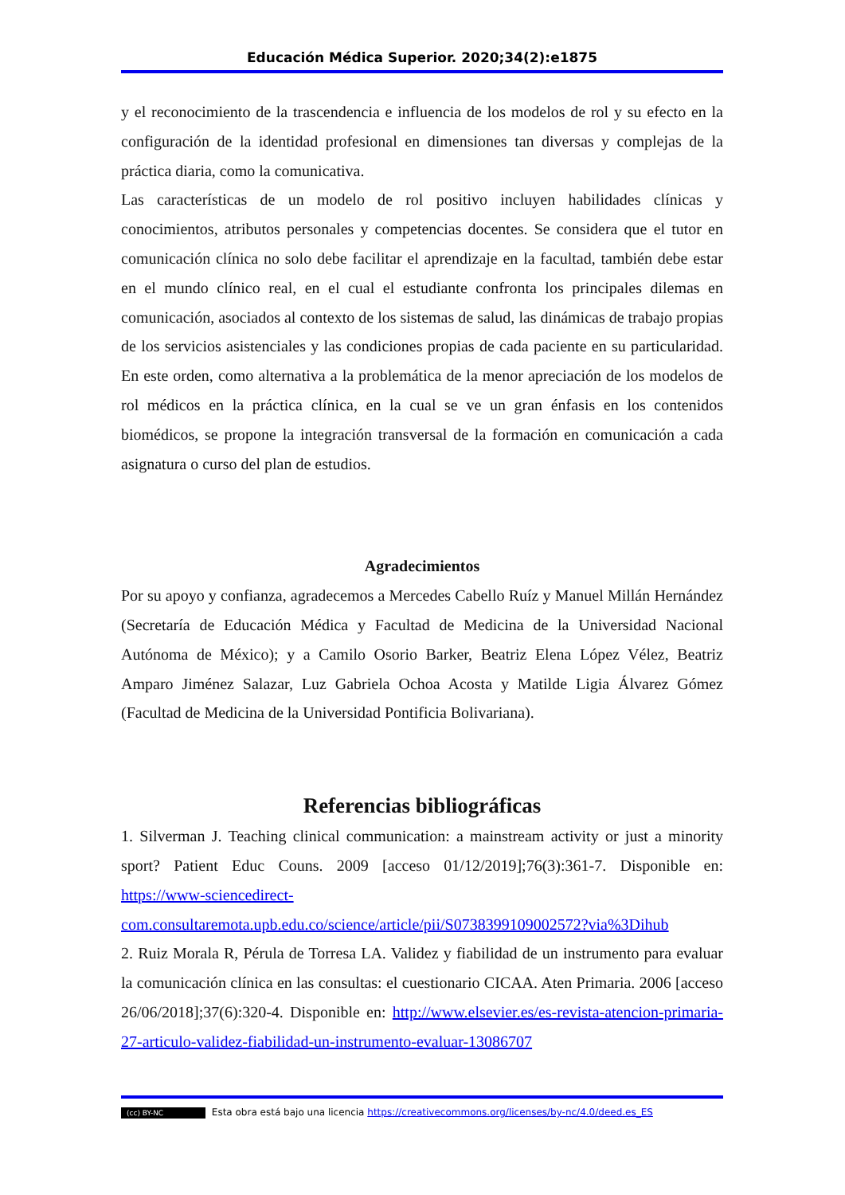Educación Médica Superior. 2020;34(2):e1875
y el reconocimiento de la trascendencia e influencia de los modelos de rol y su efecto en la configuración de la identidad profesional en dimensiones tan diversas y complejas de la práctica diaria, como la comunicativa.
Las características de un modelo de rol positivo incluyen habilidades clínicas y conocimientos, atributos personales y competencias docentes. Se considera que el tutor en comunicación clínica no solo debe facilitar el aprendizaje en la facultad, también debe estar en el mundo clínico real, en el cual el estudiante confronta los principales dilemas en comunicación, asociados al contexto de los sistemas de salud, las dinámicas de trabajo propias de los servicios asistenciales y las condiciones propias de cada paciente en su particularidad. En este orden, como alternativa a la problemática de la menor apreciación de los modelos de rol médicos en la práctica clínica, en la cual se ve un gran énfasis en los contenidos biomédicos, se propone la integración transversal de la formación en comunicación a cada asignatura o curso del plan de estudios.
Agradecimientos
Por su apoyo y confianza, agradecemos a Mercedes Cabello Ruíz y Manuel Millán Hernández (Secretaría de Educación Médica y Facultad de Medicina de la Universidad Nacional Autónoma de México); y a Camilo Osorio Barker, Beatriz Elena López Vélez, Beatriz Amparo Jiménez Salazar, Luz Gabriela Ochoa Acosta y Matilde Ligia Álvarez Gómez (Facultad de Medicina de la Universidad Pontificia Bolivariana).
Referencias bibliográficas
1. Silverman J. Teaching clinical communication: a mainstream activity or just a minority sport? Patient Educ Couns. 2009 [acceso 01/12/2019];76(3):361-7. Disponible en: https://www-sciencedirect-com.consultaremota.upb.edu.co/science/article/pii/S0738399109002572?via%3Dihub
2. Ruiz Morala R, Pérula de Torresa LA. Validez y fiabilidad de un instrumento para evaluar la comunicación clínica en las consultas: el cuestionario CICAA. Aten Primaria. 2006 [acceso 26/06/2018];37(6):320-4. Disponible en: http://www.elsevier.es/es-revista-atencion-primaria-27-articulo-validez-fiabilidad-un-instrumento-evaluar-13086707
(cc) BY-NC Esta obra está bajo una licencia https://creativecommons.org/licenses/by-nc/4.0/deed.es_ES